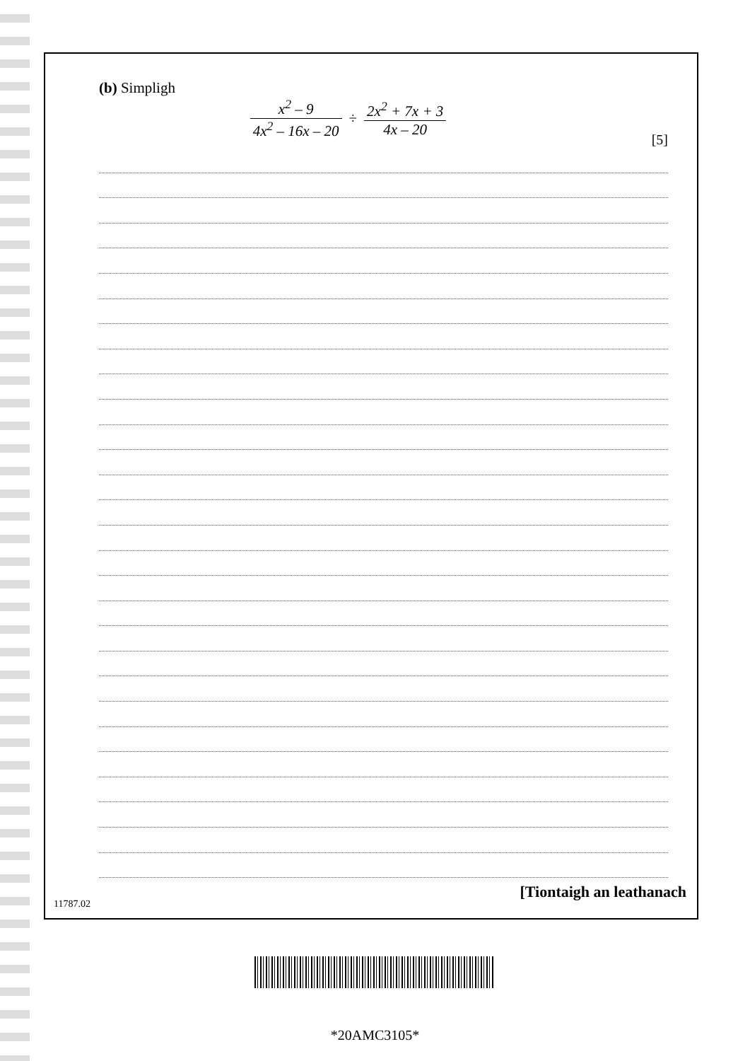(b) Simpligh
x<sup>2</sup> – 9 4x<sup>2</sup> – 16x – 20 ÷ 2x<sup>2</sup> + 7x + 3 4x – 20
[5]
[Tiontaigh an leathanach
11787.02
*20AMC3105*